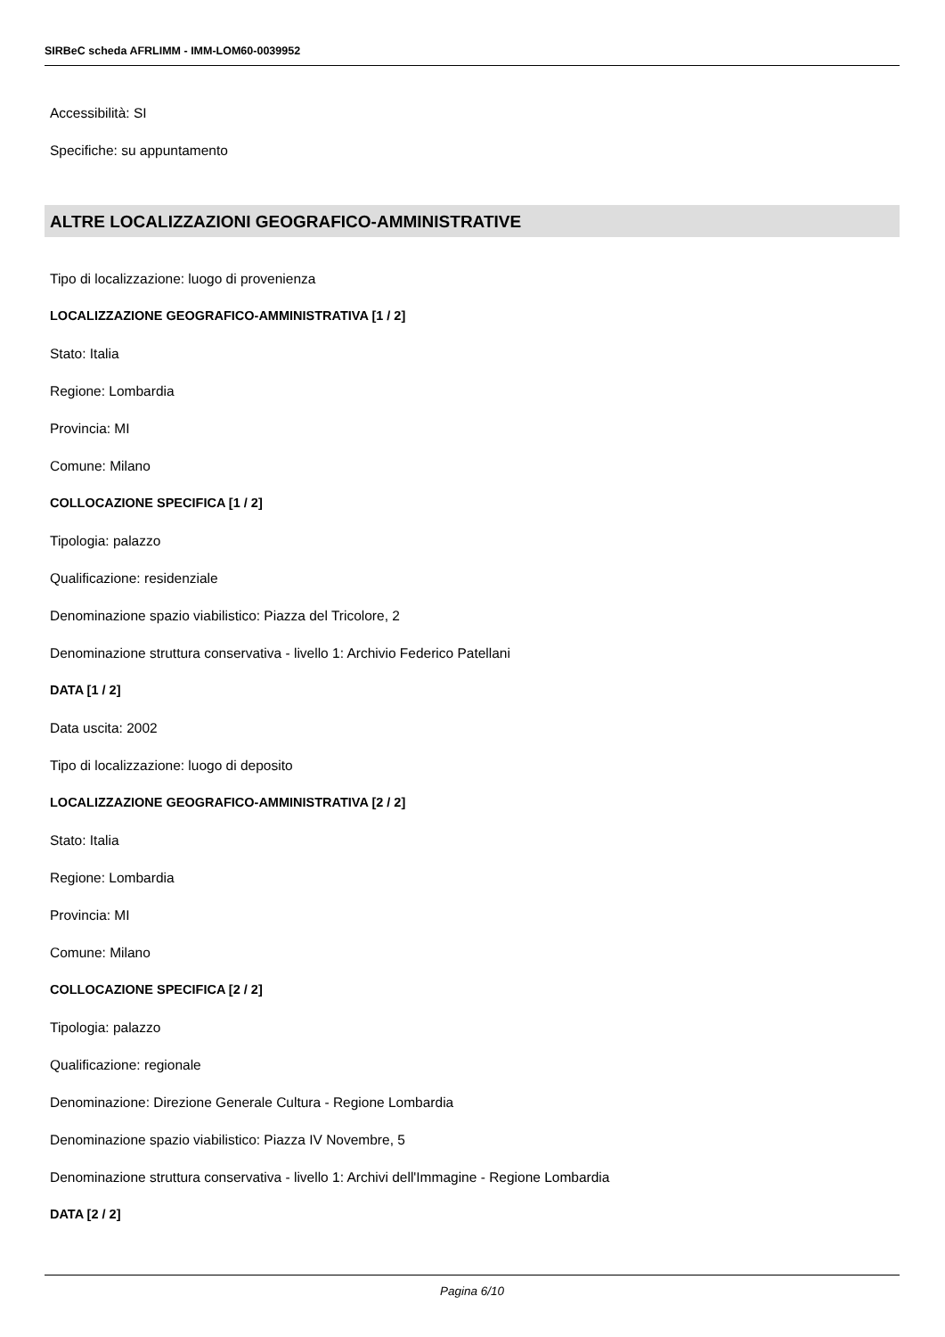SIRBeC scheda AFRLIMM - IMM-LOM60-0039952
Accessibilità: SI
Specifiche: su appuntamento
ALTRE LOCALIZZAZIONI GEOGRAFICO-AMMINISTRATIVE
Tipo di localizzazione: luogo di provenienza
LOCALIZZAZIONE GEOGRAFICO-AMMINISTRATIVA [1 / 2]
Stato: Italia
Regione: Lombardia
Provincia: MI
Comune: Milano
COLLOCAZIONE SPECIFICA [1 / 2]
Tipologia: palazzo
Qualificazione: residenziale
Denominazione spazio viabilistico: Piazza del Tricolore, 2
Denominazione struttura conservativa - livello 1: Archivio Federico Patellani
DATA [1 / 2]
Data uscita: 2002
Tipo di localizzazione: luogo di deposito
LOCALIZZAZIONE GEOGRAFICO-AMMINISTRATIVA [2 / 2]
Stato: Italia
Regione: Lombardia
Provincia: MI
Comune: Milano
COLLOCAZIONE SPECIFICA [2 / 2]
Tipologia: palazzo
Qualificazione: regionale
Denominazione: Direzione Generale Cultura - Regione Lombardia
Denominazione spazio viabilistico: Piazza IV Novembre, 5
Denominazione struttura conservativa - livello 1: Archivi dell'Immagine - Regione Lombardia
DATA [2 / 2]
Pagina 6/10